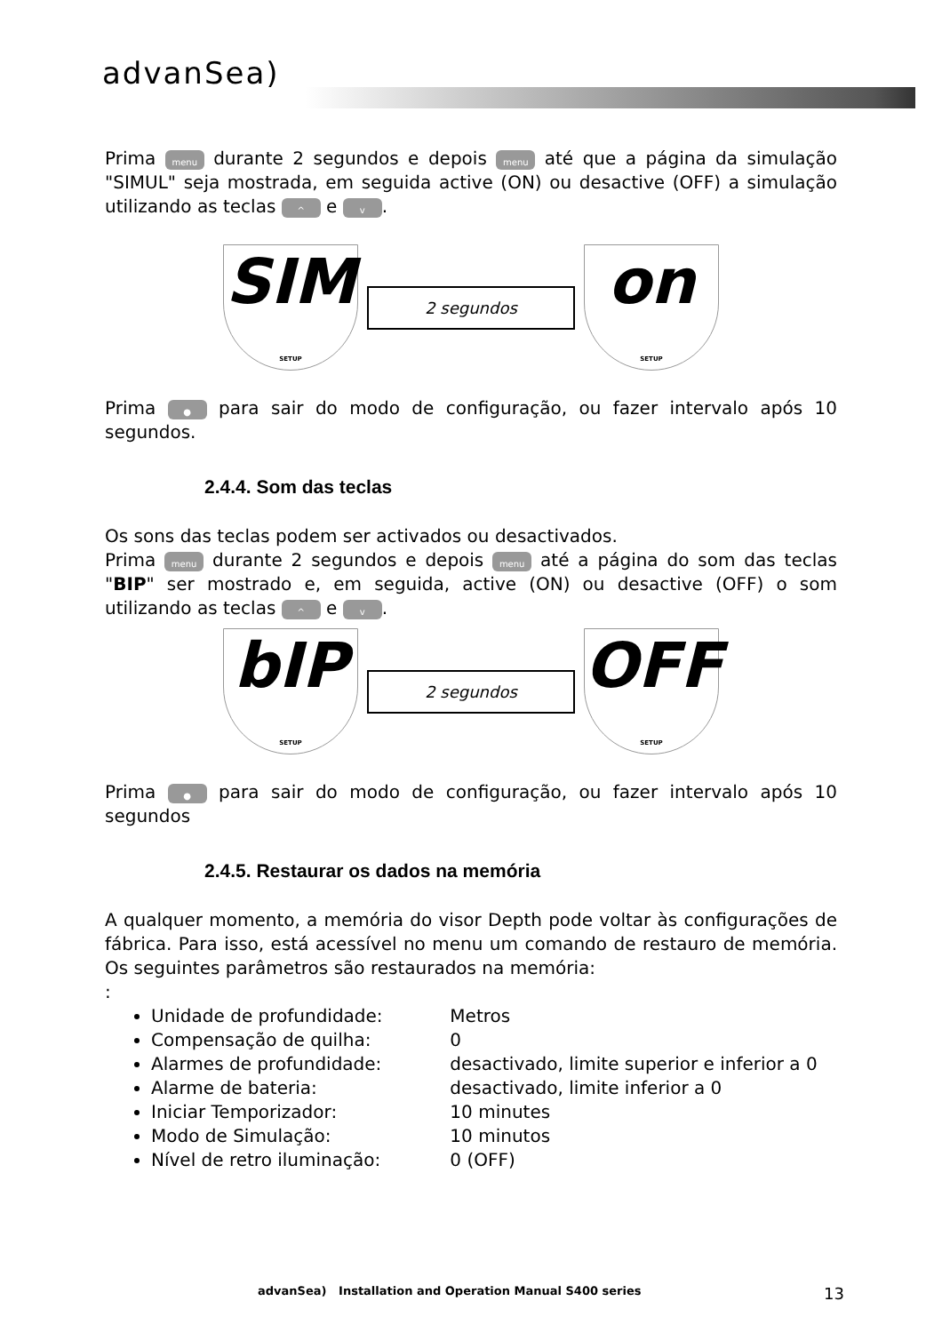advanSea)
Prima menu durante 2 segundos e depois menu até que a página da simulação "SIMUL" seja mostrada, em seguida active (ON) ou desactive (OFF) a simulação utilizando as teclas ^ e v.
SIM
SETUP
2 segundos
on
SETUP
Prima ● para sair do modo de configuração, ou fazer intervalo após 10 segundos.
2.4.4. Som das teclas
Os sons das teclas podem ser activados ou desactivados.
Prima menu durante 2 segundos e depois menu até a página do som das teclas "BIP" ser mostrado e, em seguida, active (ON) ou desactive (OFF) o som utilizando as teclas ^ e v.
bIP
SETUP
2 segundos
OFF
SETUP
Prima ● para sair do modo de configuração, ou fazer intervalo após 10 segundos
2.4.5. Restaurar os dados na memória
A qualquer momento, a memória do visor Depth pode voltar às configurações de fábrica. Para isso, está acessível no menu um comando de restauro de memória. Os seguintes parâmetros são restaurados na memória:
:
Unidade de profundidade: Metros
Compensação de quilha: 0
Alarmes de profundidade: desactivado, limite superior e inferior a 0
Alarme de bateria: desactivado, limite inferior a 0
Iniciar Temporizador: 10 minutes
Modo de Simulação: 10 minutos
Nível de retro iluminação: 0 (OFF)
advanSea) Installation and Operation Manual S400 series 13